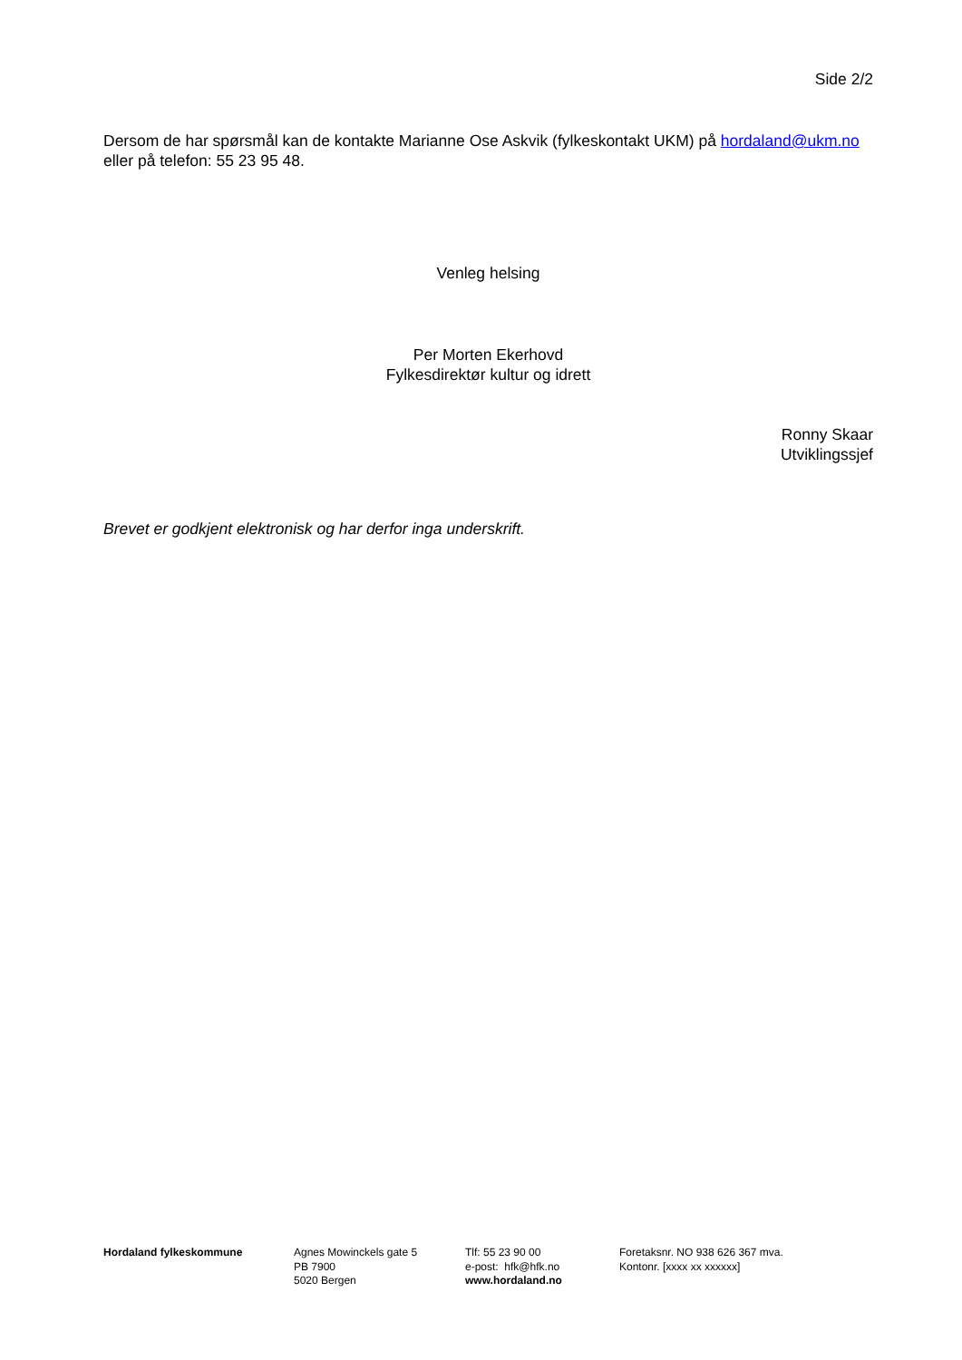Side 2/2
Dersom de har spørsmål kan de kontakte Marianne Ose Askvik (fylkeskontakt UKM) på hordaland@ukm.no eller på telefon: 55 23 95 48.
Venleg helsing
Per Morten Ekerhovd
Fylkesdirektør kultur og idrett
Ronny Skaar
Utviklingssjef
Brevet er godkjent elektronisk og har derfor inga underskrift.
Hordaland fylkeskommune Agnes Mowinckels gate 5
PB 7900
5020 Bergen
Tlf: 55 23 90 00
e-post: hfk@hfk.no
www.hordaland.no
Foretaksnr. NO 938 626 367 mva.
Kontonr. [xxxx xx xxxxxx]